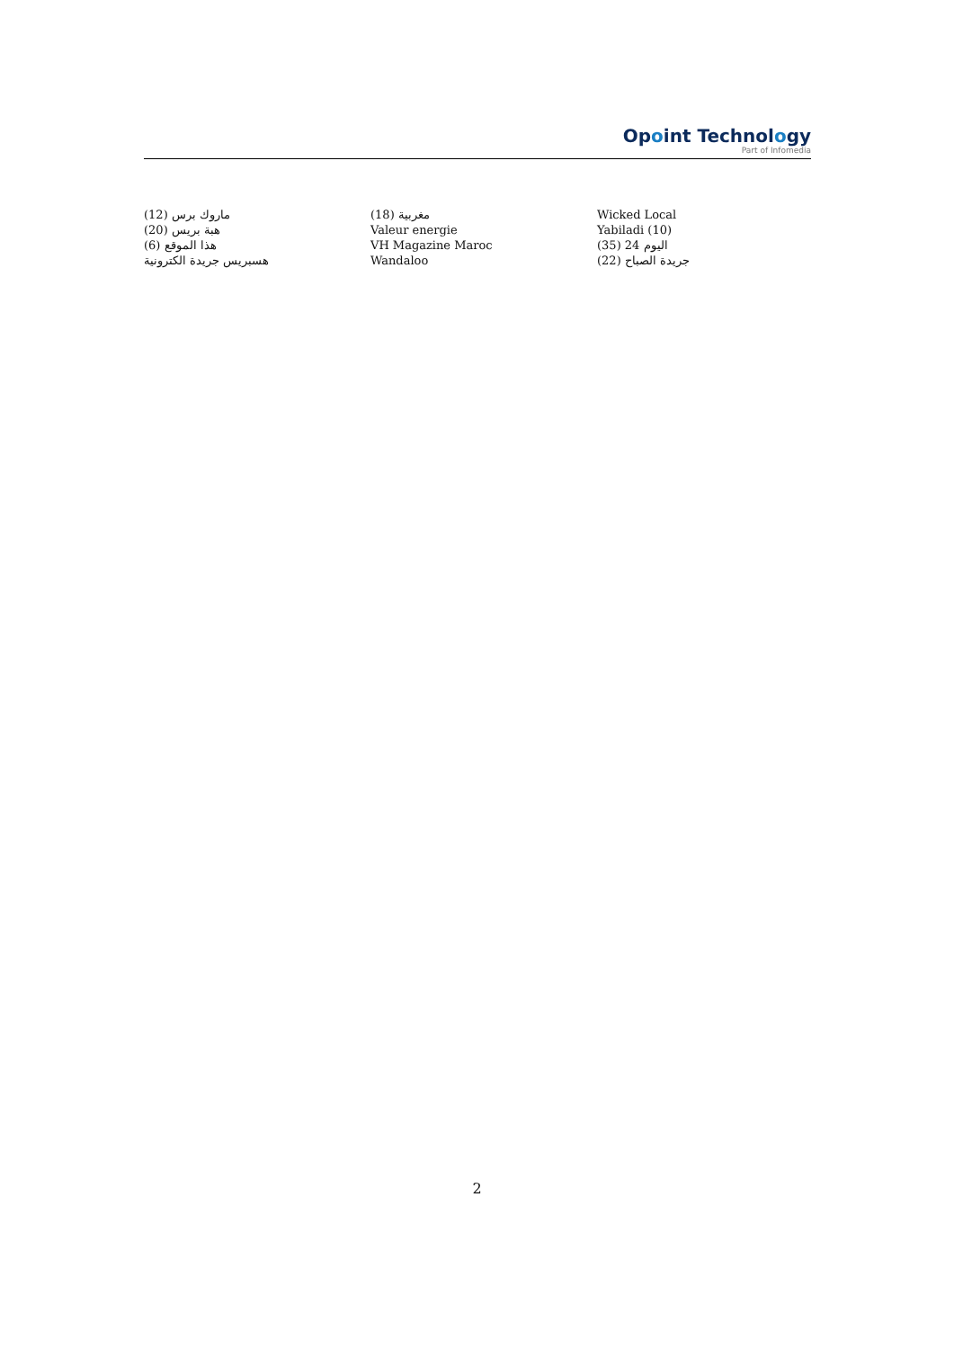Opoint Technology
Part of Infomedia
ماروك برس (12)
هبة بريس (20)
هذا الموقع (6)
هسبريس جريدة الكترونية
مغربية (18)
Valeur energie
VH Magazine Maroc
Wandaloo
Wicked Local
Yabiladi (10)
اليوم 24 (35)
جريدة الصباح (22)
2